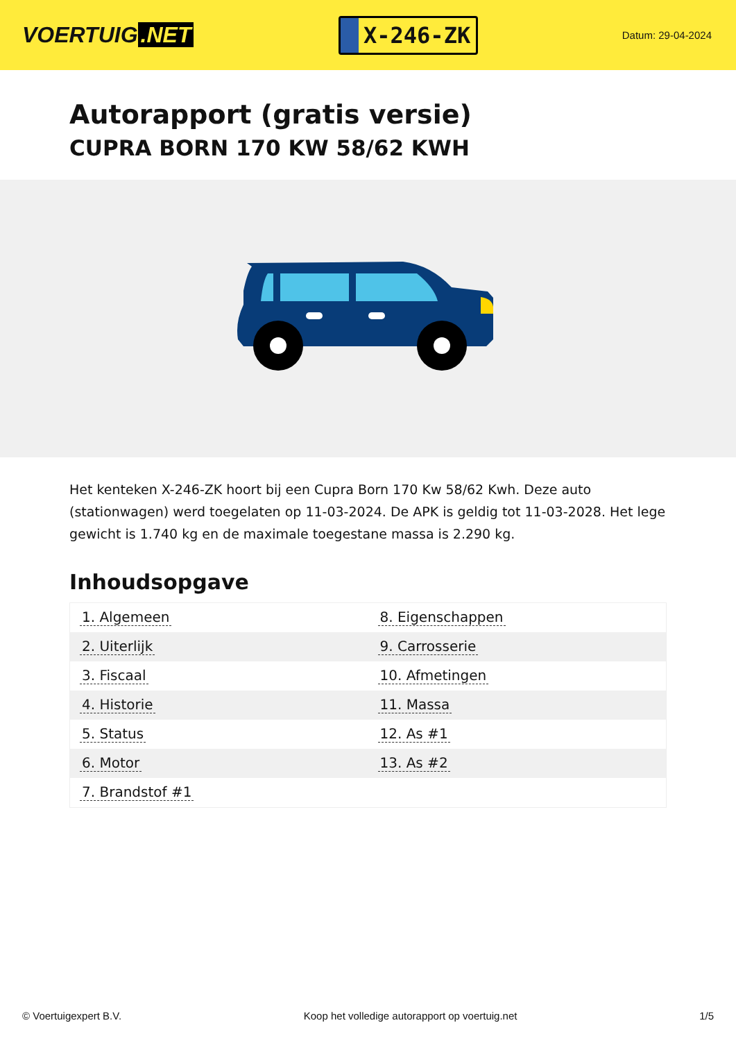VOERTUIG.NET
X-246-ZK
Datum: 29-04-2024
Autorapport (gratis versie)
CUPRA BORN 170 KW 58/62 KWH
Het kenteken X-246-ZK hoort bij een Cupra Born 170 Kw 58/62 Kwh. Deze auto (stationwagen) werd toegelaten op 11-03-2024. De APK is geldig tot 11-03-2028. Het lege gewicht is 1.740 kg en de maximale toegestane massa is 2.290 kg.
Inhoudsopgave
| 1. Algemeen | 8. Eigenschappen |
| 2. Uiterlijk | 9. Carrosserie |
| 3. Fiscaal | 10. Afmetingen |
| 4. Historie | 11. Massa |
| 5. Status | 12. As #1 |
| 6. Motor | 13. As #2 |
| 7. Brandstof #1 | |
© Voertuigexpert B.V. Koop het volledige autorapport op voertuig.net 1/5